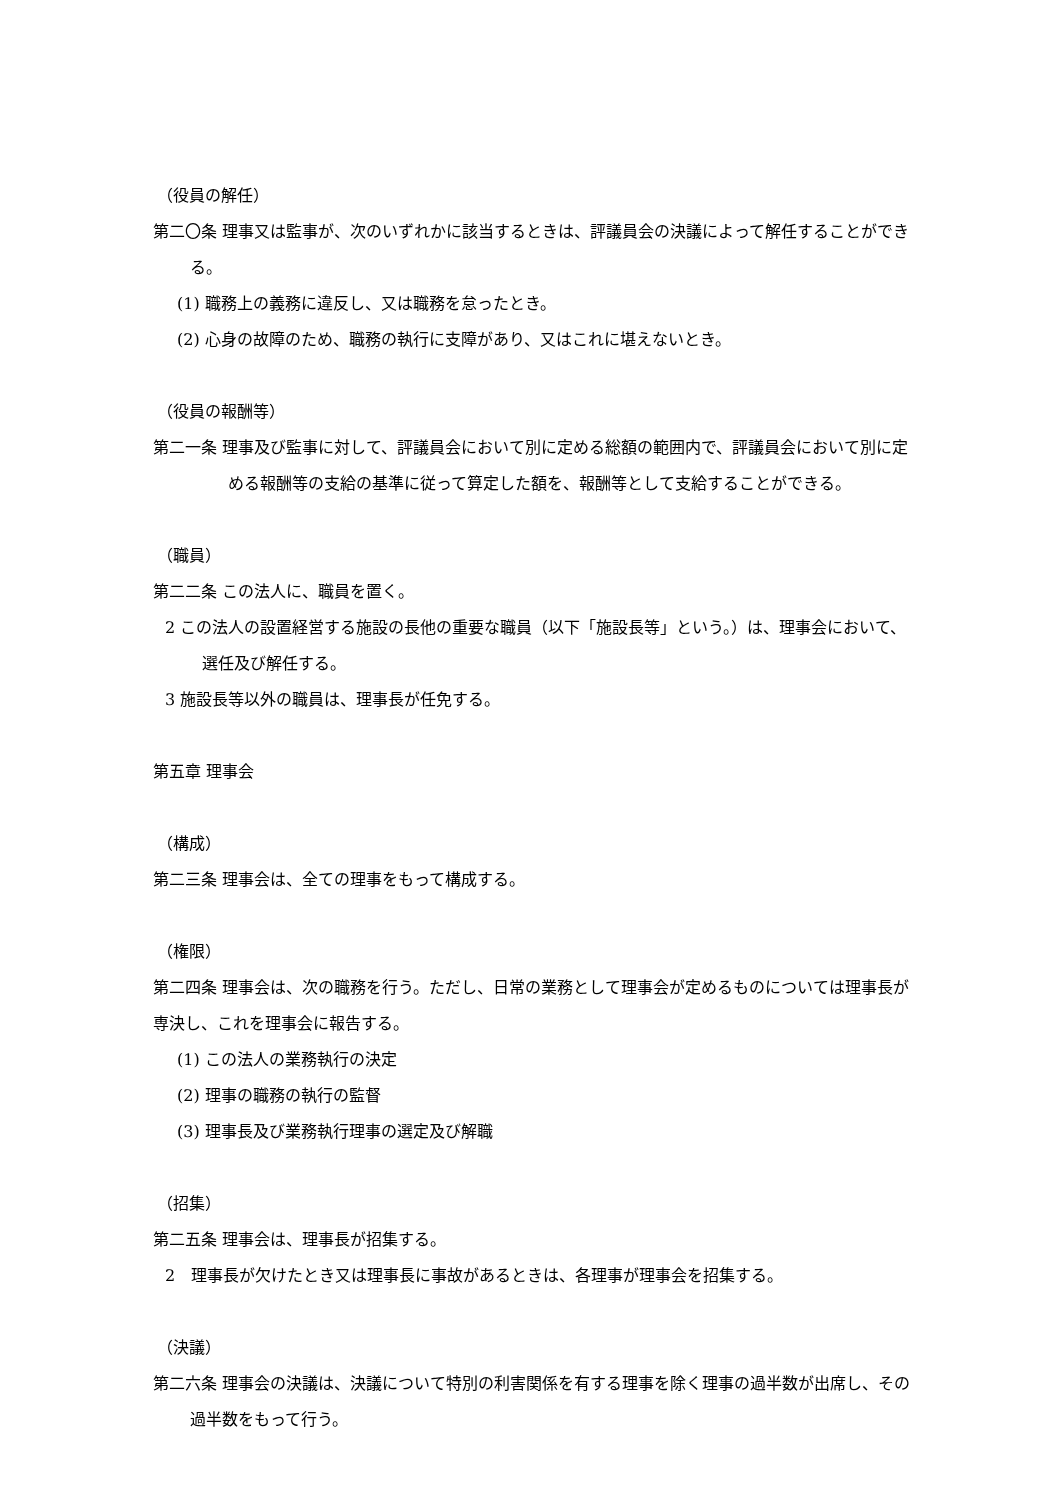（役員の解任）
第二〇条 理事又は監事が、次のいずれかに該当するときは、評議員会の決議によって解任することができる。
(1) 職務上の義務に違反し、又は職務を怠ったとき。
(2) 心身の故障のため、職務の執行に支障があり、又はこれに堪えないとき。
（役員の報酬等）
第二一条 理事及び監事に対して、評議員会において別に定める総額の範囲内で、評議員会において別に定める報酬等の支給の基準に従って算定した額を、報酬等として支給することができる。
（職員）
第二二条 この法人に、職員を置く。
2 この法人の設置経営する施設の長他の重要な職員（以下「施設長等」という。）は、理事会において、選任及び解任する。
3 施設長等以外の職員は、理事長が任免する。
第五章 理事会
（構成）
第二三条 理事会は、全ての理事をもって構成する。
（権限）
第二四条 理事会は、次の職務を行う。ただし、日常の業務として理事会が定めるものについては理事長が専決し、これを理事会に報告する。
(1) この法人の業務執行の決定
(2) 理事の職務の執行の監督
(3) 理事長及び業務執行理事の選定及び解職
（招集）
第二五条 理事会は、理事長が招集する。
2　理事長が欠けたとき又は理事長に事故があるときは、各理事が理事会を招集する。
（決議）
第二六条 理事会の決議は、決議について特別の利害関係を有する理事を除く理事の過半数が出席し、その過半数をもって行う。